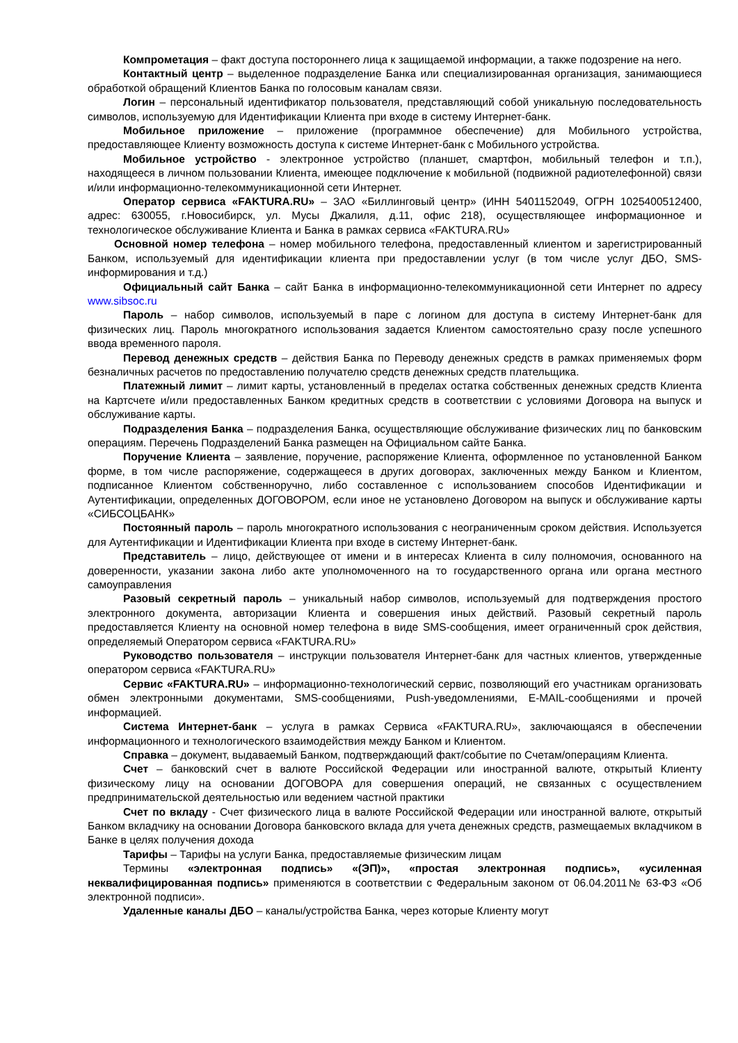Компрометация – факт доступа постороннего лица к защищаемой информации, а также подозрение на него.
Контактный центр – выделенное подразделение Банка или специализированная организация, занимающиеся обработкой обращений Клиентов Банка по голосовым каналам связи.
Логин – персональный идентификатор пользователя, представляющий собой уникальную последовательность символов, используемую для Идентификации Клиента при входе в систему Интернет-банк.
Мобильное приложение – приложение (программное обеспечение) для Мобильного устройства, предоставляющее Клиенту возможность доступа к системе Интернет-банк с Мобильного устройства.
Мобильное устройство - электронное устройство (планшет, смартфон, мобильный телефон и т.п.), находящееся в личном пользовании Клиента, имеющее подключение к мобильной (подвижной радиотелефонной) связи и/или информационно-телекоммуникационной сети Интернет.
Оператор сервиса «FAKTURA.RU» – ЗАО «Биллинговый центр» (ИНН 5401152049, ОГРН 1025400512400, адрес: 630055, г.Новосибирск, ул. Мусы Джалиля, д.11, офис 218), осуществляющее информационное и технологическое обслуживание Клиента и Банка в рамках сервиса «FAKTURA.RU»
Основной номер телефона – номер мобильного телефона, предоставленный клиентом и зарегистрированный Банком, используемый для идентификации клиента при предоставлении услуг (в том числе услуг ДБО, SMS-информирования и т.д.)
Официальный сайт Банка – сайт Банка в информационно-телекоммуникационной сети Интернет по адресу www.sibsoc.ru
Пароль – набор символов, используемый в паре с логином для доступа в систему Интернет-банк для физических лиц. Пароль многократного использования задается Клиентом самостоятельно сразу после успешного ввода временного пароля.
Перевод денежных средств – действия Банка по Переводу денежных средств в рамках применяемых форм безналичных расчетов по предоставлению получателю средств денежных средств плательщика.
Платежный лимит – лимит карты, установленный в пределах остатка собственных денежных средств Клиента на Картсчете и/или предоставленных Банком кредитных средств в соответствии с условиями Договора на выпуск и обслуживание карты.
Подразделения Банка – подразделения Банка, осуществляющие обслуживание физических лиц по банковским операциям. Перечень Подразделений Банка размещен на Официальном сайте Банка.
Поручение Клиента – заявление, поручение, распоряжение Клиента, оформленное по установленной Банком форме, в том числе распоряжение, содержащееся в других договорах, заключенных между Банком и Клиентом, подписанное Клиентом собственноручно, либо составленное с использованием способов Идентификации и Аутентификации, определенных ДОГОВОРОМ, если иное не установлено Договором на выпуск и обслуживание карты «СИБСОЦБАНК»
Постоянный пароль – пароль многократного использования с неограниченным сроком действия. Используется для Аутентификации и Идентификации Клиента при входе в систему Интернет-банк.
Представитель – лицо, действующее от имени и в интересах Клиента в силу полномочия, основанного на доверенности, указании закона либо акте уполномоченного на то государственного органа или органа местного самоуправления
Разовый секретный пароль – уникальный набор символов, используемый для подтверждения простого электронного документа, авторизации Клиента и совершения иных действий. Разовый секретный пароль предоставляется Клиенту на основной номер телефона в виде SMS-сообщения, имеет ограниченный срок действия, определяемый Оператором сервиса «FAKTURA.RU»
Руководство пользователя – инструкции пользователя Интернет-банк для частных клиентов, утвержденные оператором сервиса «FAKTURA.RU»
Сервис «FAKTURA.RU» – информационно-технологический сервис, позволяющий его участникам организовать обмен электронными документами, SMS-сообщениями, Push-уведомлениями, E-MAIL-сообщениями и прочей информацией.
Система Интернет-банк – услуга в рамках Сервиса «FAKTURA.RU», заключающаяся в обеспечении информационного и технологического взаимодействия между Банком и Клиентом.
Справка – документ, выдаваемый Банком, подтверждающий факт/событие по Счетам/операциям Клиента.
Счет – банковский счет в валюте Российской Федерации или иностранной валюте, открытый Клиенту физическому лицу на основании ДОГОВОРА для совершения операций, не связанных с осуществлением предпринимательской деятельностью или ведением частной практики
Счет по вкладу - Счет физического лица в валюте Российской Федерации или иностранной валюте, открытый Банком вкладчику на основании Договора банковского вклада для учета денежных средств, размещаемых вкладчиком в Банке в целях получения дохода
Тарифы – Тарифы на услуги Банка, предоставляемые физическим лицам
Термины «электронная подпись» «(ЭП)», «простая электронная подпись», «усиленная неквалифицированная подпись» применяются в соответствии с Федеральным законом от 06.04.2011№ 63-ФЗ «Об электронной подписи».
Удаленные каналы ДБО – каналы/устройства Банка, через которые Клиенту могут